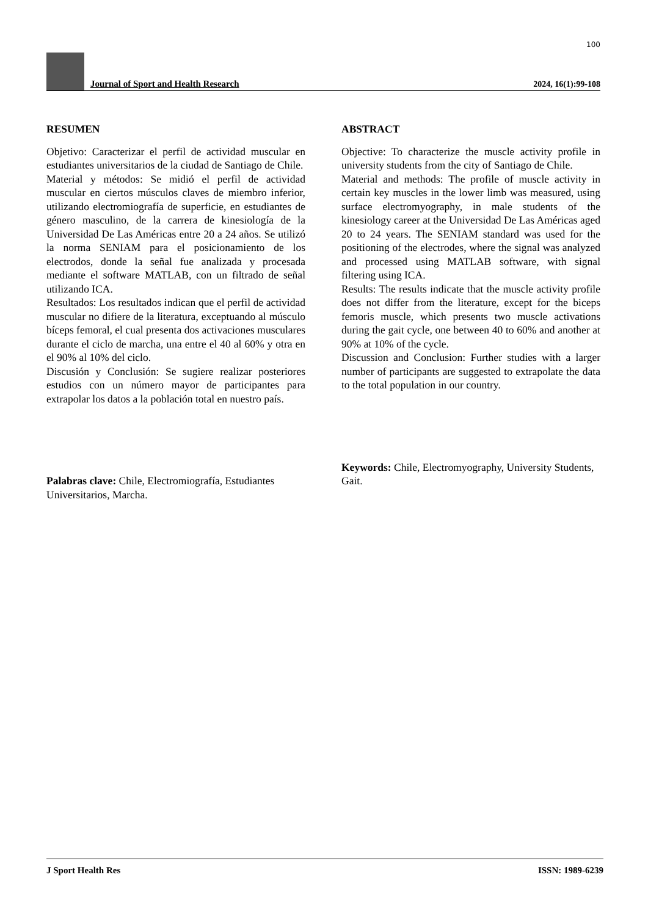100
Journal of Sport and Health Research
2024, 16(1):99-108
RESUMEN
Objetivo: Caracterizar el perfil de actividad muscular en estudiantes universitarios de la ciudad de Santiago de Chile.
Material y métodos: Se midió el perfil de actividad muscular en ciertos músculos claves de miembro inferior, utilizando electromiografía de superficie, en estudiantes de género masculino, de la carrera de kinesiología de la Universidad De Las Américas entre 20 a 24 años. Se utilizó la norma SENIAM para el posicionamiento de los electrodos, donde la señal fue analizada y procesada mediante el software MATLAB, con un filtrado de señal utilizando ICA.
Resultados: Los resultados indican que el perfil de actividad muscular no difiere de la literatura, exceptuando al músculo bíceps femoral, el cual presenta dos activaciones musculares durante el ciclo de marcha, una entre el 40 al 60% y otra en el 90% al 10% del ciclo.
Discusión y Conclusión: Se sugiere realizar posteriores estudios con un número mayor de participantes para extrapolar los datos a la población total en nuestro país.
Palabras clave: Chile, Electromiografía, Estudiantes Universitarios, Marcha.
ABSTRACT
Objective: To characterize the muscle activity profile in university students from the city of Santiago de Chile.
Material and methods: The profile of muscle activity in certain key muscles in the lower limb was measured, using surface electromyography, in male students of the kinesiology career at the Universidad De Las Américas aged 20 to 24 years. The SENIAM standard was used for the positioning of the electrodes, where the signal was analyzed and processed using MATLAB software, with signal filtering using ICA.
Results: The results indicate that the muscle activity profile does not differ from the literature, except for the biceps femoris muscle, which presents two muscle activations during the gait cycle, one between 40 to 60% and another at 90% at 10% of the cycle.
Discussion and Conclusion: Further studies with a larger number of participants are suggested to extrapolate the data to the total population in our country.
Keywords: Chile, Electromyography, University Students, Gait.
J Sport Health Res ISSN: 1989-6239